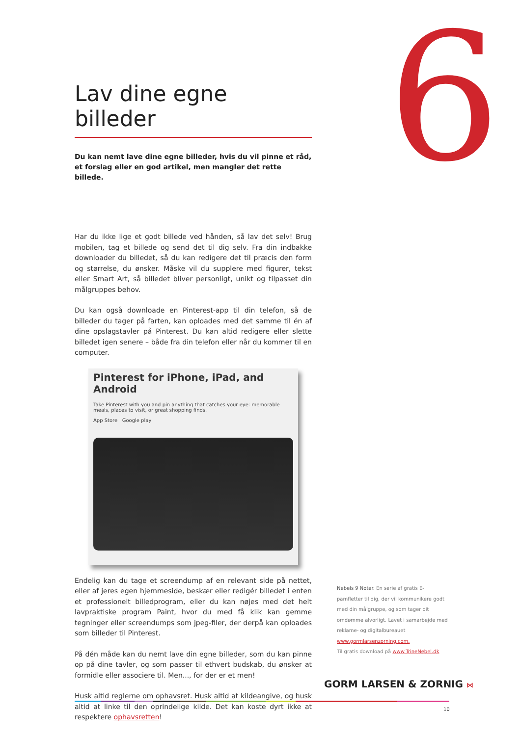6
Lav dine egne billeder
Du kan nemt lave dine egne billeder, hvis du vil pinne et råd, et forslag eller en god artikel, men mangler det rette billede.
Har du ikke lige et godt billede ved hånden, så lav det selv! Brug mobilen, tag et billede og send det til dig selv. Fra din indbakke downloader du billedet, så du kan redigere det til præcis den form og størrelse, du ønsker. Måske vil du supplere med figurer, tekst eller Smart Art, så billedet bliver personligt, unikt og tilpasset din målgruppes behov.
Du kan også downloade en Pinterest-app til din telefon, så de billeder du tager på farten, kan oploades med det samme til én af dine opslagstavler på Pinterest. Du kan altid redigere eller slette billedet igen senere – både fra din telefon eller når du kommer til en computer.
Pinterest for iPhone, iPad, and Android
Take Pinterest with you and pin anything that catches your eye: memorable meals, places to visit, or great shopping finds.
App Store Google play
Endelig kan du tage et screendump af en relevant side på nettet, eller af jeres egen hjemmeside, beskær eller redigér billedet i enten et professionelt billedprogram, eller du kan nøjes med det helt lavpraktiske program Paint, hvor du med få klik kan gemme tegninger eller screendumps som jpeg-filer, der derpå kan oploades som billeder til Pinterest.
På dén måde kan du nemt lave din egne billeder, som du kan pinne op på dine tavler, og som passer til ethvert budskab, du ønsker at formidle eller associere til. Men..., for der er et men!
Husk altid reglerne om ophavsret. Husk altid at kildeangive, og husk altid at linke til den oprindelige kilde. Det kan koste dyrt ikke at respektere ophavsretten!
Nebels 9 Noter. En serie af gratis E-pamfletter til dig, der vil kommunikere godt med din målgruppe, og som tager dit omdømme alvorligt. Lavet i samarbejde med reklame- og digitalbureauet www.gormlarsenzorning.com.
Til gratis download på www.TrineNebel.dk
GORM LARSEN & ZORNIG ⋈
10